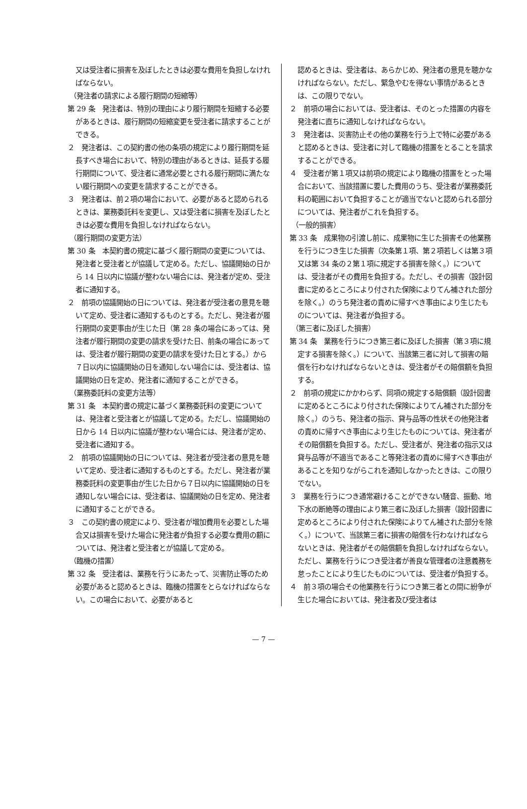又は受注者に損害を及ぼしたときは必要な費用を負担しなければならない。
（発注者の請求による履行期間の短縮等）
第 29 条　発注者は、特別の理由により履行期間を短縮する必要があるときは、履行期間の短縮変更を受注者に請求することができる。
２　発注者は、この契約書の他の条項の規定により履行期間を延長すべき場合において、特別の理由があるときは、延長する履行期間について、受注者に通常必要とされる履行期間に満たない履行期間への変更を請求することができる。
３　発注者は、前２項の場合において、必要があると認められるときは、業務委託料を変更し、又は受注者に損害を及ぼしたときは必要な費用を負担しなければならない。
（履行期間の変更方法）
第 30 条　本契約書の規定に基づく履行期間の変更については、発注者と受注者とが協議して定める。ただし、協議開始の日から 14 日以内に協議が整わない場合には、発注者が定め、受注者に通知する。
２　前項の協議開始の日については、発注者が受注者の意見を聴いて定め、受注者に通知するものとする。ただし、発注者が履行期間の変更事由が生じた日（第 28 条の場合にあっては、発注者が履行期間の変更の請求を受けた日、前条の場合にあっては、受注者が履行期間の変更の請求を受けた日とする。）から７日以内に協議開始の日を通知しない場合には、受注者は、協議開始の日を定め、発注者に通知することができる。
（業務委託料の変更方法等）
第 31 条　本契約書の規定に基づく業務委託料の変更については、発注者と受注者とが協議して定める。ただし、協議開始の日から 14 日以内に協議が整わない場合には、発注者が定め、受注者に通知する。
２　前項の協議開始の日については、発注者が受注者の意見を聴いて定め、受注者に通知するものとする。ただし、発注者が業務委託料の変更事由が生じた日から７日以内に協議開始の日を通知しない場合には、受注者は、協議開始の日を定め、発注者に通知することができる。
３　この契約書の規定により、受注者が増加費用を必要とした場合又は損害を受けた場合に発注者が負担する必要な費用の額については、発注者と受注者とが協議して定める。
（臨機の措置）
第 32 条　受注者は、業務を行うにあたって、災害防止等のため必要があると認めるときは、臨機の措置をとらなければならない。この場合において、必要があると
認めるときは、受注者は、あらかじめ、発注者の意見を聴かなければならない。ただし、緊急やむを得ない事情があるときは、この限りでない。
２　前項の場合においては、受注者は、そのとった措置の内容を発注者に直ちに通知しなければならない。
３　発注者は、災害防止その他の業務を行う上で特に必要があると認めるときは、受注者に対して臨機の措置をとることを請求することができる。
４　受注者が第１項又は前項の規定により臨機の措置をとった場合において、当該措置に要した費用のうち、受注者が業務委託料の範囲において負担することが適当でないと認められる部分については、発注者がこれを負担する。
（一般的損害）
第 33 条　成果物の引渡し前に、成果物に生じた損害その他業務を行うにつき生じた損害（次条第１項、第２項若しくは第３項又は第 34 条の２第１項に規定する損害を除く。）については、受注者がその費用を負担する。ただし、その損害（設計図書に定めるところにより付された保険によりてん補された部分を除く。）のうち発注者の責めに帰すべき事由により生じたものについては、発注者が負担する。
（第三者に及ぼした損害）
第 34 条　業務を行うにつき第三者に及ぼした損害（第３項に規定する損害を除く。）について、当該第三者に対して損害の賠償を行わなければならないときは、受注者がその賠償額を負担する。
２　前項の規定にかかわらず、同項の規定する賠償額（設計図書に定めるところにより付された保険によりてん補された部分を除く。）のうち、発注者の指示、貸与品等の性状その他発注者の責めに帰すべき事由により生じたものについては、発注者がその賠償額を負担する。ただし、受注者が、発注者の指示又は貸与品等が不適当であること等発注者の責めに帰すべき事由があることを知りながらこれを通知しなかったときは、この限りでない。
３　業務を行うにつき通常避けることができない騒音、振動、地下水の断絶等の理由により第三者に及ぼした損害（設計図書に定めるところにより付された保険によりてん補された部分を除く。）について、当該第三者に損害の賠償を行わなければならないときは、発注者がその賠償額を負担しなければならない。ただし、業務を行うにつき受注者が善良な管理者の注意義務を怠ったことにより生じたものについては、受注者が負担する。
４　前３項の場合その他業務を行うにつき第三者との間に紛争が生じた場合においては、発注者及び受注者は
— 7 —